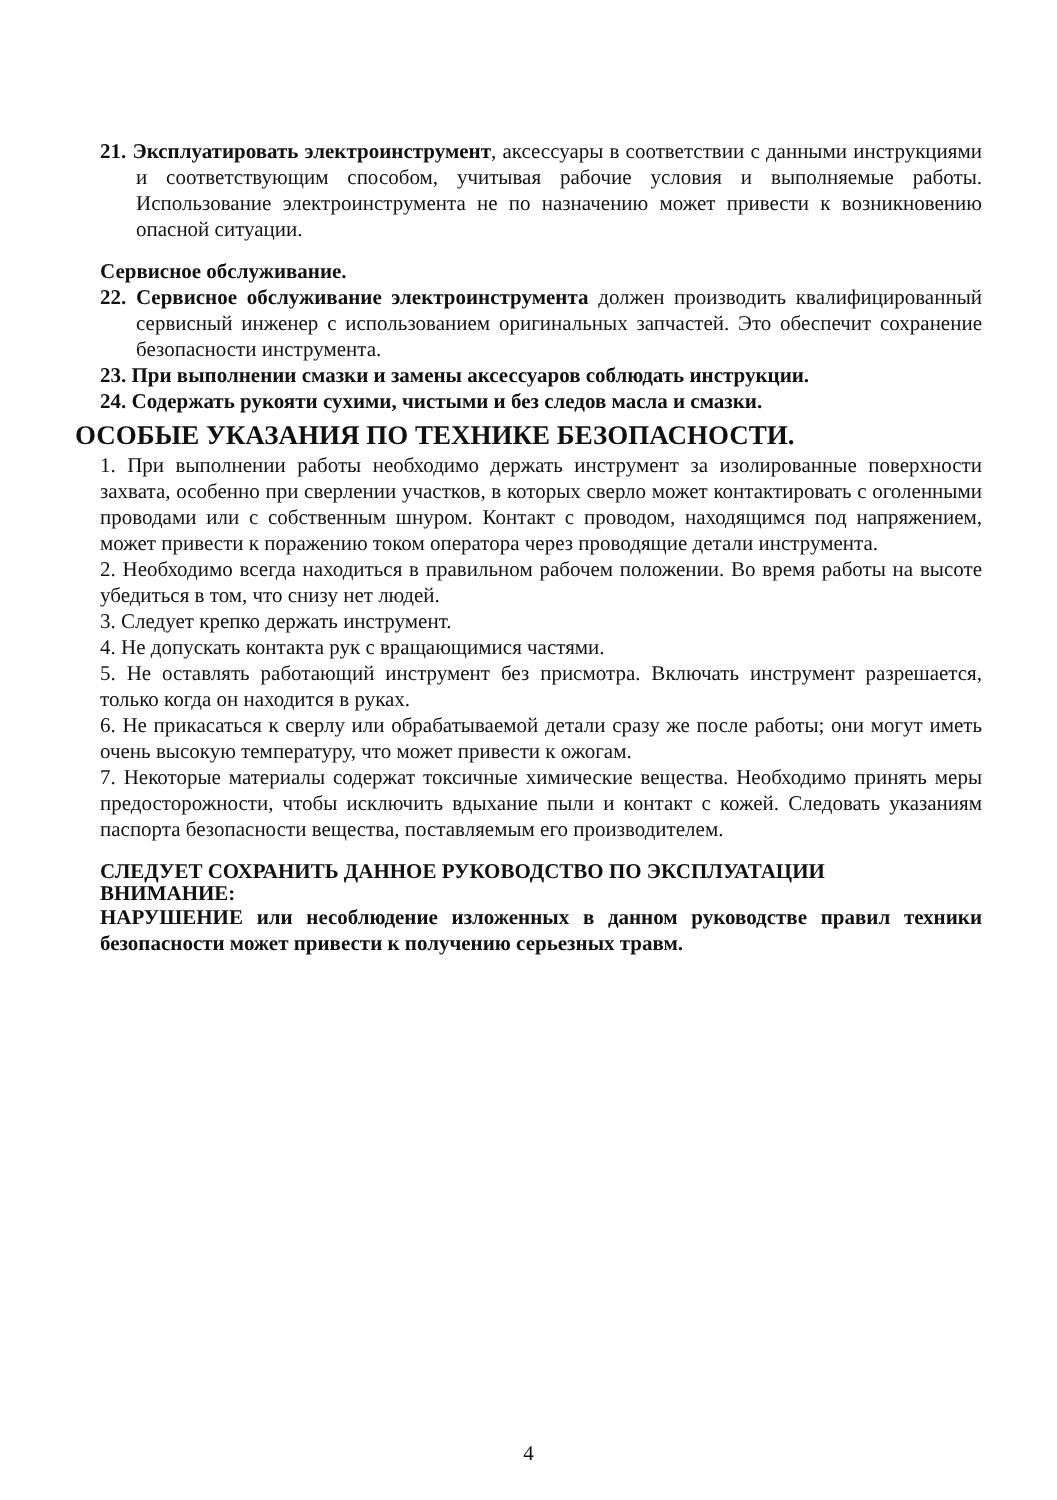21. Эксплуатировать электроинструмент, аксессуары в соответствии с данными инструкциями и соответствующим способом, учитывая рабочие условия и выполняемые работы. Использование электроинструмента не по назначению может привести к возникновению опасной ситуации.
Сервисное обслуживание.
22. Сервисное обслуживание электроинструмента должен производить квалифицированный сервисный инженер с использованием оригинальных запчастей. Это обеспечит сохранение безопасности инструмента.
23. При выполнении смазки и замены аксессуаров соблюдать инструкции.
24. Содержать рукояти сухими, чистыми и без следов масла и смазки.
ОСОБЫЕ УКАЗАНИЯ ПО ТЕХНИКЕ БЕЗОПАСНОСТИ.
1. При выполнении работы необходимо держать инструмент за изолированные поверхности захвата, особенно при сверлении участков, в которых сверло может контактировать с оголенными проводами или с собственным шнуром. Контакт с проводом, находящимся под напряжением, может привести к поражению током оператора через проводящие детали инструмента.
2. Необходимо всегда находиться в правильном рабочем положении. Во время работы на высоте убедиться в том, что снизу нет людей.
3. Следует крепко держать инструмент.
4. Не допускать контакта рук с вращающимися частями.
5. Не оставлять работающий инструмент без присмотра. Включать инструмент разрешается, только когда он находится в руках.
6. Не прикасаться к сверлу или обрабатываемой детали сразу же после работы; они могут иметь очень высокую температуру, что может привести к ожогам.
7. Некоторые материалы содержат токсичные химические вещества. Необходимо принять меры предосторожности, чтобы исключить вдыхание пыли и контакт с кожей. Следовать указаниям паспорта безопасности вещества, поставляемым его производителем.
СЛЕДУЕТ СОХРАНИТЬ ДАННОЕ РУКОВОДСТВО ПО ЭКСПЛУАТАЦИИ
ВНИМАНИЕ:
НАРУШЕНИЕ или несоблюдение изложенных в данном руководстве правил техники безопасности может привести к получению серьезных травм.
4